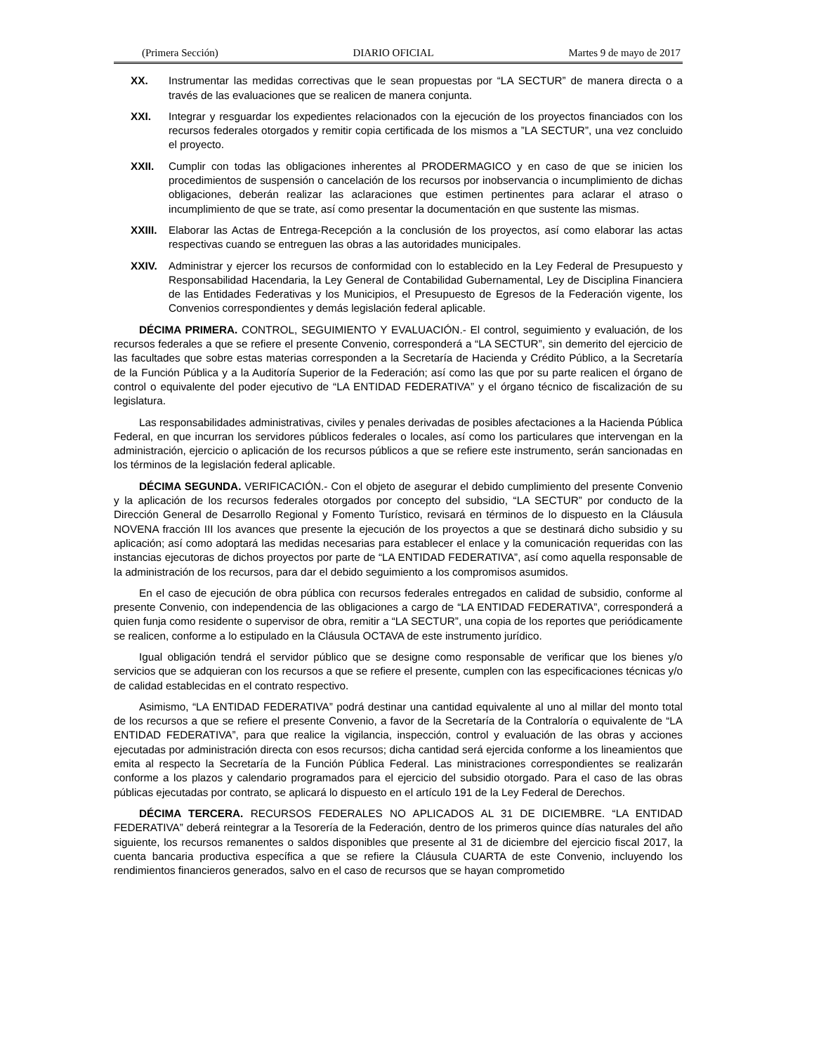(Primera Sección) DIARIO OFICIAL Martes 9 de mayo de 2017
XX. Instrumentar las medidas correctivas que le sean propuestas por “LA SECTUR” de manera directa o a través de las evaluaciones que se realicen de manera conjunta.
XXI. Integrar y resguardar los expedientes relacionados con la ejecución de los proyectos financiados con los recursos federales otorgados y remitir copia certificada de los mismos a ”LA SECTUR”, una vez concluido el proyecto.
XXII. Cumplir con todas las obligaciones inherentes al PRODERMAGICO y en caso de que se inicien los procedimientos de suspensión o cancelación de los recursos por inobservancia o incumplimiento de dichas obligaciones, deberán realizar las aclaraciones que estimen pertinentes para aclarar el atraso o incumplimiento de que se trate, así como presentar la documentación en que sustente las mismas.
XXIII.
Elaborar las Actas de Entrega-Recepción a la conclusión de los proyectos, así como elaborar las actas respectivas cuando se entreguen las obras a las autoridades municipales.
XXIV. Administrar y ejercer los recursos de conformidad con lo establecido en la Ley Federal de Presupuesto y Responsabilidad Hacendaria, la Ley General de Contabilidad Gubernamental, Ley de Disciplina Financiera de las Entidades Federativas y los Municipios, el Presupuesto de Egresos de la Federación vigente, los Convenios correspondientes y demás legislación federal aplicable.
DÉCIMA PRIMERA. CONTROL, SEGUIMIENTO Y EVALUACIÓN.- El control, seguimiento y evaluación, de los recursos federales a que se refiere el presente Convenio, corresponderá a “LA SECTUR”, sin demerito del ejercicio de las facultades que sobre estas materias corresponden a la Secretaría de Hacienda y Crédito Público, a la Secretaría de la Función Pública y a la Auditoría Superior de la Federación; así como las que por su parte realicen el órgano de control o equivalente del poder ejecutivo de “LA ENTIDAD FEDERATIVA” y el órgano técnico de fiscalización de su legislatura.
Las responsabilidades administrativas, civiles y penales derivadas de posibles afectaciones a la Hacienda Pública Federal, en que incurran los servidores públicos federales o locales, así como los particulares que intervengan en la administración, ejercicio o aplicación de los recursos públicos a que se refiere este instrumento, serán sancionadas en los términos de la legislación federal aplicable.
DÉCIMA SEGUNDA. VERIFICACIÓN.- Con el objeto de asegurar el debido cumplimiento del presente Convenio y la aplicación de los recursos federales otorgados por concepto del subsidio, “LA SECTUR” por conducto de la Dirección General de Desarrollo Regional y Fomento Turístico, revisará en términos de lo dispuesto en la Cláusula NOVENA fracción III los avances que presente la ejecución de los proyectos a que se destinará dicho subsidio y su aplicación; así como adoptará las medidas necesarias para establecer el enlace y la comunicación requeridas con las instancias ejecutoras de dichos proyectos por parte de “LA ENTIDAD FEDERATIVA”, así como aquella responsable de la administración de los recursos, para dar el debido seguimiento a los compromisos asumidos.
En el caso de ejecución de obra pública con recursos federales entregados en calidad de subsidio, conforme al presente Convenio, con independencia de las obligaciones a cargo de “LA ENTIDAD FEDERATIVA”, corresponderá a quien funja como residente o supervisor de obra, remitir a “LA SECTUR”, una copia de los reportes que periódicamente se realicen, conforme a lo estipulado en la Cláusula OCTAVA de este instrumento jurídico.
Igual obligación tendrá el servidor público que se designe como responsable de verificar que los bienes y/o servicios que se adquieran con los recursos a que se refiere el presente, cumplen con las especificaciones técnicas y/o de calidad establecidas en el contrato respectivo.
Asimismo, “LA ENTIDAD FEDERATIVA” podrá destinar una cantidad equivalente al uno al millar del monto total de los recursos a que se refiere el presente Convenio, a favor de la Secretaría de la Contraloría o equivalente de “LA ENTIDAD FEDERATIVA”, para que realice la vigilancia, inspección, control y evaluación de las obras y acciones ejecutadas por administración directa con esos recursos; dicha cantidad será ejercida conforme a los lineamientos que emita al respecto la Secretaría de la Función Pública Federal. Las ministraciones correspondientes se realizarán conforme a los plazos y calendario programados para el ejercicio del subsidio otorgado. Para el caso de las obras públicas ejecutadas por contrato, se aplicará lo dispuesto en el artículo 191 de la Ley Federal de Derechos.
DÉCIMA TERCERA. RECURSOS FEDERALES NO APLICADOS AL 31 DE DICIEMBRE. “LA ENTIDAD FEDERATIVA” deberá reintegrar a la Tesorería de la Federación, dentro de los primeros quince días naturales del año siguiente, los recursos remanentes o saldos disponibles que presente al 31 de diciembre del ejercicio fiscal 2017, la cuenta bancaria productiva específica a que se refiere la Cláusula CUARTA de este Convenio, incluyendo los rendimientos financieros generados, salvo en el caso de recursos que se hayan comprometido